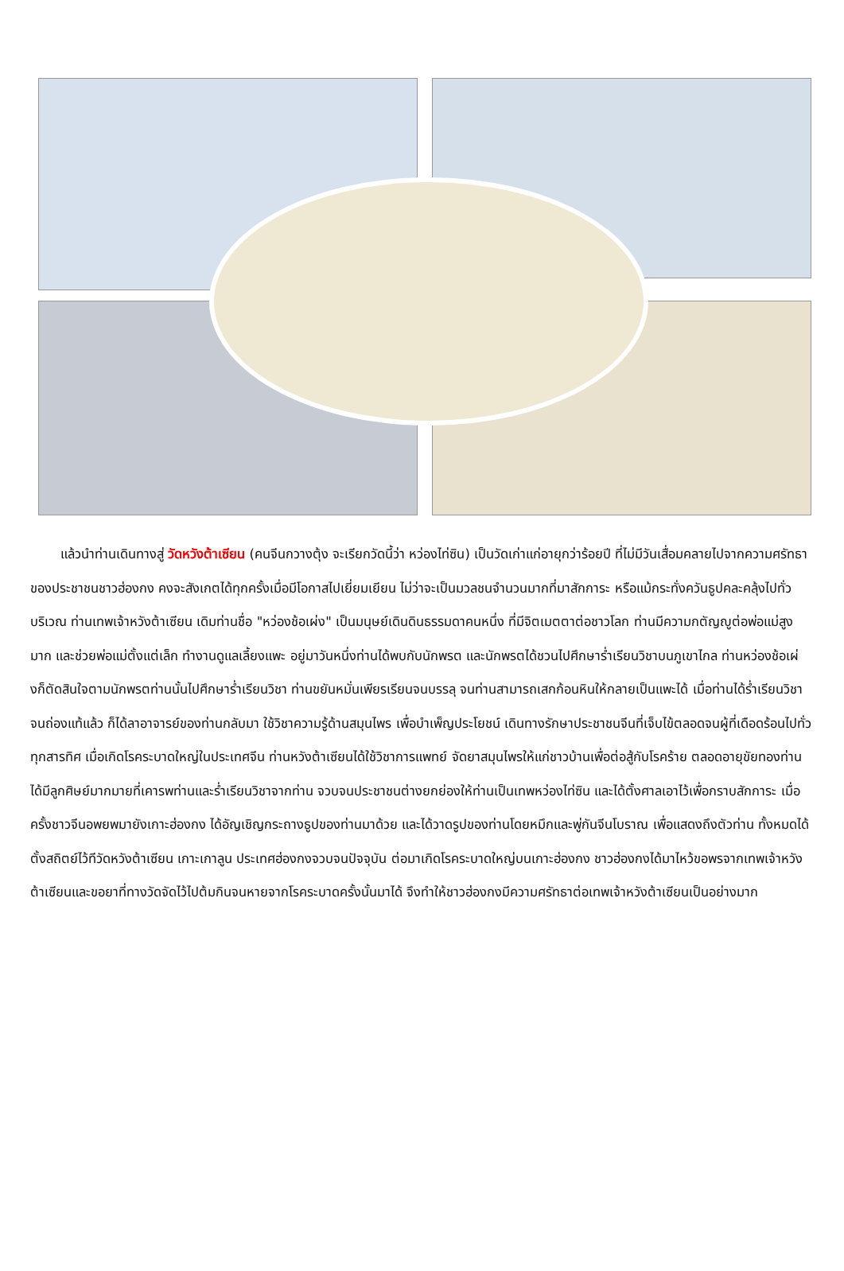แล้วนำท่านเดินทางสู่ วัดหวังต้าเซียน (คนจีนกวางตุ้ง จะเรียกวัดนี้ว่า หว่องไท่ซิน) เป็นวัดเก่าแก่อายุกว่าร้อยปี ที่ไม่มีวันเสื่อมคลายไปจากความศรัทธาของประชาชนชาวฮ่องกง คงจะสังเกตได้ทุกครั้งเมื่อมีโอกาสไปเยี่ยมเยียน ไม่ว่าจะเป็นมวลชนจำนวนมากที่มาสักการะ หรือแม้กระทั่งควันธูปคละคลุ้งไปทั่วบริเวณ ท่านเทพเจ้าหวังต้าเซียน เดิมท่านชื่อ "หว่องช้อเผ่ง" เป็นมนุษย์เดินดินธรรมดาคนหนึ่ง ที่มีจิตเมตตาต่อชาวโลก ท่านมีความกตัญญูต่อพ่อแม่สูงมาก และช่วยพ่อแม่ตั้งแต่เล็ก ทำงานดูแลเลี้ยงแพะ อยู่มาวันหนึ่งท่านได้พบกับนักพรต และนักพรตได้ชวนไปศึกษาร่ำเรียนวิชาบนภูเขาไกล ท่านหว่องช้อเผ่งก็ตัดสินใจตามนักพรตท่านนั้นไปศึกษาร่ำเรียนวิชา ท่านขยันหมั่นเพียรเรียนจนบรรลุ จนท่านสามารถเสกก้อนหินให้กลายเป็นแพะได้ เมื่อท่านได้ร่ำเรียนวิชาจนถ่องแท้แล้ว ก็ได้ลาอาจารย์ของท่านกลับมา ใช้วิชาความรู้ด้านสมุนไพร เพื่อบำเพ็ญประโยชน์ เดินทางรักษาประชาชนจีนที่เจ็บไข้ตลอดจนผู้ที่เดือดร้อนไปทั่วทุกสารทิศ เมื่อเกิดโรคระบาดใหญ่ในประเทศจีน ท่านหวังต้าเซียนได้ใช้วิชาการแพทย์ จัดยาสมุนไพรให้แก่ชาวบ้านเพื่อต่อสู้กับโรคร้าย ตลอดอายุขัยทองท่าน ได้มีลูกศิษย์มากมายที่เคารพท่านและร่ำเรียนวิชาจากท่าน จวบจนประชาชนต่างยกย่องให้ท่านเป็นเทพหว่องไท่ซิน และได้ตั้งศาลเอาไว้เพื่อกราบสักการะ เมื่อครั้งชาวจีนอพยพมายังเกาะฮ่องกง ได้อัญเชิญกระถางธูปของท่านมาด้วย และได้วาดรูปของท่านโดยหมึกและพู่กันจีนโบราณ เพื่อแสดงถึงตัวท่าน ทั้งหมดได้ตั้งสถิตย์ไว้ทีวัดหวังต้าเซียน เกาะเกาลูน ประเทศฮ่องกงจวบจนปัจจุบัน ต่อมาเกิดโรคระบาดใหญ่บนเกาะฮ่องกง ชาวฮ่องกงได้มาไหว้ขอพรจากเทพเจ้าหวังต้าเซียนและขอยาที่ทางวัดจัดไว้ไปต้มกินจนหายจากโรคระบาดครั้งนั้นมาได้ จึงทำให้ชาวฮ่องกงมีความศรัทธาต่อเทพเจ้าหวังต้าเซียนเป็นอย่างมาก